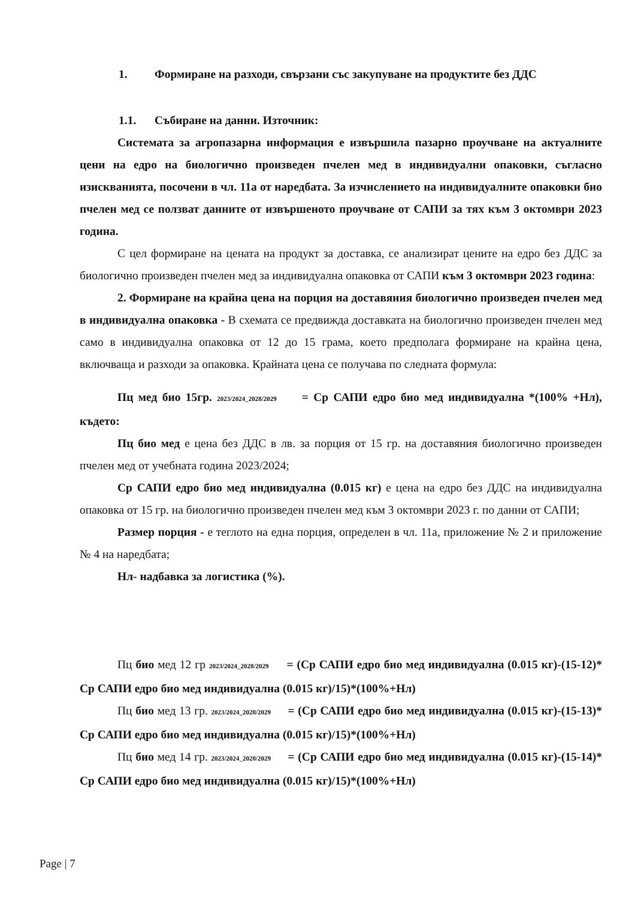1. Формиране на разходи, свързани със закупуване на продуктите без ДДС
1.1. Събиране на данни. Източник:
Системата за агропазарна информация е извършила пазарно проучване на актуалните цени на едро на биологично произведен пчелен мед в индивидуални опаковки, съгласно изискванията, посочени в чл. 11а от наредбата. За изчислението на индивидуалните опаковки био пчелен мед се ползват данните от извършеното проучване от САПИ за тях към 3 октомври 2023 година.
С цел формиране на цената на продукт за доставка, се анализират цените на едро без ДДС за биологично произведен пчелен мед за индивидуална опаковка от САПИ към 3 октомври 2023 година:
2. Формиране на крайна цена на порция на доставяния биологично произведен пчелен мед в индивидуална опаковка - В схемата се предвижда доставката на биологично произведен пчелен мед само в индивидуална опаковка от 12 до 15 грама, което предполага формиране на крайна цена, включваща и разходи за опаковка. Крайната цена се получава по следната формула:
Пц мед био 15гр. 2023/2024_2028/2029 = Ср САПИ едро био мед индивидуална *(100% +Нл), където:
Пц био мед е цена без ДДС в лв. за порция от 15 гр. на доставяния биологично произведен пчелен мед от учебната година 2023/2024;
Ср САПИ едро био мед индивидуална (0.015 кг) е цена на едро без ДДС на индивидуална опаковка от 15 гр. на биологично произведен пчелен мед към 3 октомври 2023 г. по данни от САПИ;
Размер порция - е теглото на една порция, определен в чл. 11а, приложение № 2 и приложение № 4 на наредбата;
Нл- надбавка за логистика (%).
Пц био мед 12 гр 2023/2024_2028/2029 = (Ср САПИ едро био мед индивидуална (0.015 кг)-(15-12)* Ср САПИ едро био мед индивидуална (0.015 кг)/15)*(100%+Нл)
Пц био мед 13 гр. 2023/2024_2028/2029 = (Ср САПИ едро био мед индивидуална (0.015 кг)-(15-13)* Ср САПИ едро био мед индивидуална (0.015 кг)/15)*(100%+Нл)
Пц био мед 14 гр. 2023/2024_2028/2029 = (Ср САПИ едро био мед индивидуална (0.015 кг)-(15-14)* Ср САПИ едро био мед индивидуална (0.015 кг)/15)*(100%+Нл)
Page | 7